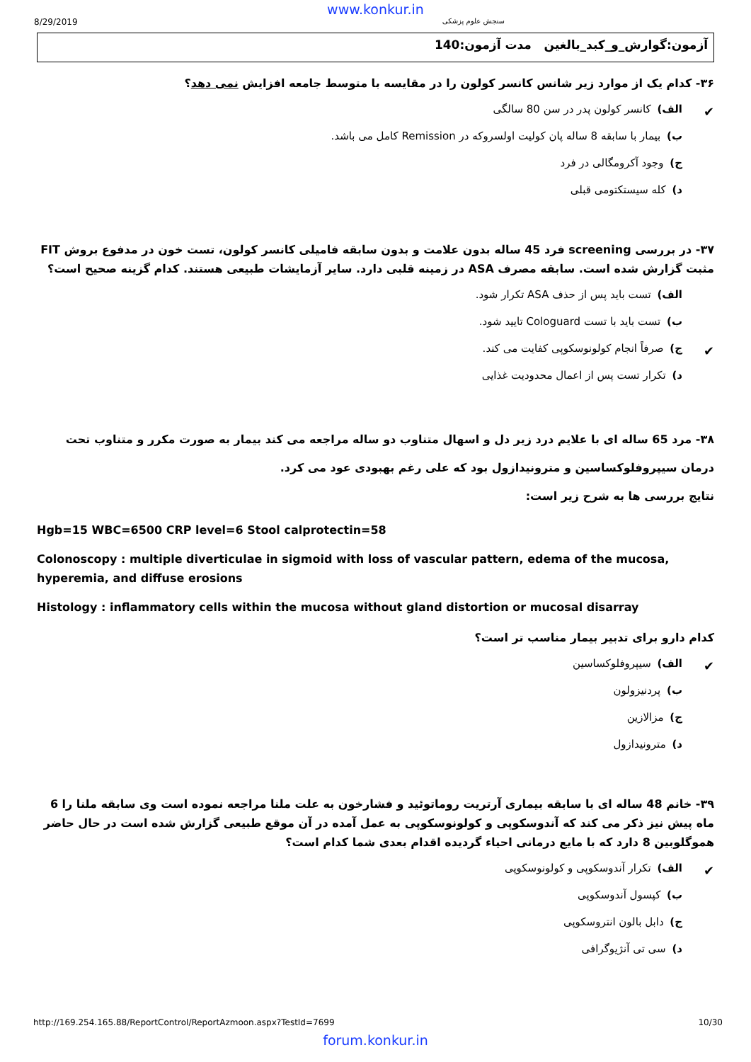www.konkur.in
8/29/2019 سنجش علوم پزشکی
آزمون:گوارش_و_کبد_بالغین مدت آزمون:140
۳۶- کدام یک از موارد زیر شانس کانسر کولون را در مقایسه با متوسط جامعه افزایش نمی دهد؟
✔ الف) کانسر کولون پدر در سن 80 سالگی
ب) بیمار با سابقه 8 ساله پان کولیت اولسروکه در Remission کامل می باشد.
ج) وجود آکرومگالی در فرد
د) کله سیستکتومی قبلی
۳۷- در بررسی screening فرد 45 ساله بدون علامت و بدون سابقه فامیلی کانسر کولون، تست خون در مدفوع بروش FIT مثبت گزارش شده است. سابقه مصرف ASA در زمینه قلبی دارد. سایر آزمایشات طبیعی هستند. کدام گزینه صحیح است؟
الف) تست باید پس از حذف ASA تکرار شود.
ب) تست باید با تست Cologuard تایید شود.
✔ ج) صرفاً انجام کولونوسکوپی کفایت می کند.
د) تکرار تست پس از اعمال محدودیت غذایی
۳۸- مرد 65 ساله ای با علایم درد زیر دل و اسهال متناوب دو ساله مراجعه می کند بیمار به صورت مکرر و متناوب تحت درمان سیپروفلوکساسین و مترونیدازول بود که علی رغم بهبودی عود می کرد.
نتایج بررسی ها به شرح زیر است:
Hgb=15 WBC=6500 CRP level=6 Stool calprotectin=58
Colonoscopy : multiple diverticulae in sigmoid with loss of vascular pattern, edema of the mucosa, hyperemia, and diffuse erosions
Histology : inflammatory cells within the mucosa without gland distortion or mucosal disarray
کدام دارو برای تدبیر بیمار مناسب تر است؟
✔ الف) سیپروفلوکساسین
ب) پردنیزولون
ج) مزالازین
د) مترونیدازول
۳۹- خانم 48 ساله ای با سابقه بیماری آرتریت روماتوئید و فشارخون به علت ملنا مراجعه نموده است وی سابقه ملنا را 6 ماه پیش نیز ذکر می کند که آندوسکوپی و کولونوسکوپی به عمل آمده در آن موقع طبیعی گزارش شده است در حال حاضر هموگلوبین 8 دارد که با مایع درمانی احیاء گردیده اقدام بعدی شما کدام است؟
✔ الف) تکرار آندوسکوپی و کولونوسکوپی
ب) کپسول آندوسکوپی
ج) دابل بالون انتروسکوپی
د) سی تی آنژیوگرافی
http://169.254.165.88/ReportControl/ReportAzmoon.aspx?TestId=7699 10/30
forum.konkur.in